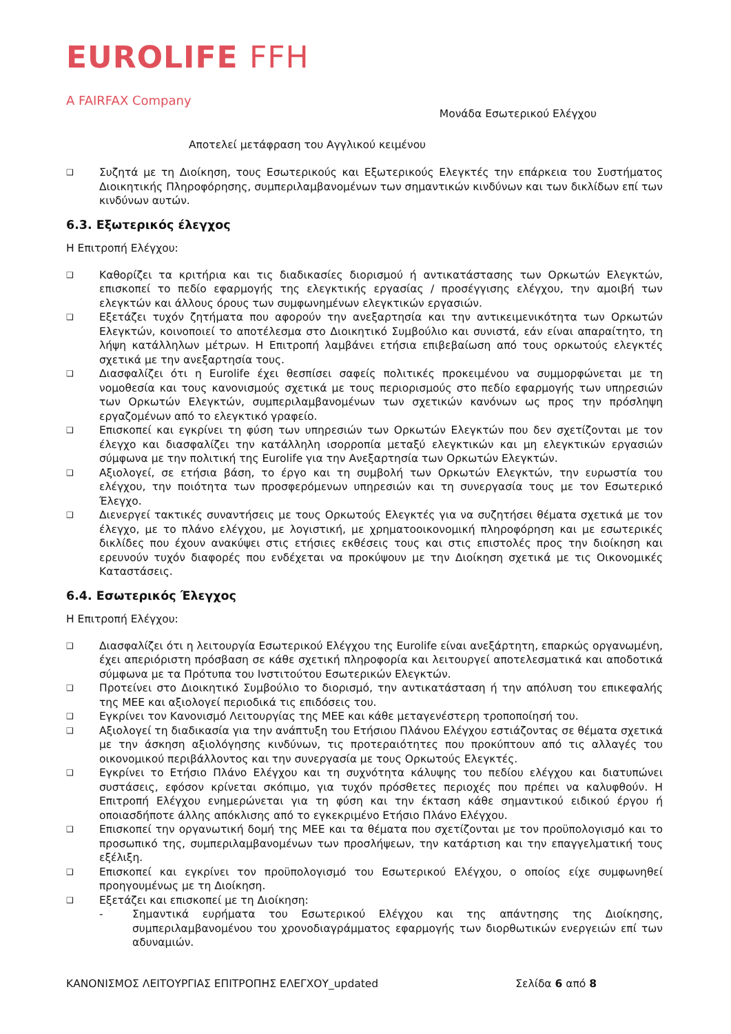EUROLIFE FFH
A FAIRFAX Company
Μονάδα Εσωτερικού Ελέγχου
Αποτελεί μετάφραση του Αγγλικού κειμένου
❑ Συζητά με τη Διοίκηση, τους Εσωτερικούς και Εξωτερικούς Ελεγκτές την επάρκεια του Συστήματος Διοικητικής Πληροφόρησης, συμπεριλαμβανομένων των σημαντικών κινδύνων και των δικλίδων επί των κινδύνων αυτών.
6.3. Εξωτερικός έλεγχος
Η Επιτροπή Ελέγχου:
❑ Καθορίζει τα κριτήρια και τις διαδικασίες διορισμού ή αντικατάστασης των Ορκωτών Ελεγκτών, επισκοπεί το πεδίο εφαρμογής της ελεγκτικής εργασίας / προσέγγισης ελέγχου, την αμοιβή των ελεγκτών και άλλους όρους των συμφωνημένων ελεγκτικών εργασιών.
❑ Εξετάζει τυχόν ζητήματα που αφορούν την ανεξαρτησία και την αντικειμενικότητα των Ορκωτών Ελεγκτών, κοινοποιεί το αποτέλεσμα στο Διοικητικό Συμβούλιο και συνιστά, εάν είναι απαραίτητο, τη λήψη κατάλληλων μέτρων. Η Επιτροπή λαμβάνει ετήσια επιβεβαίωση από τους ορκωτούς ελεγκτές σχετικά με την ανεξαρτησία τους.
❑ Διασφαλίζει ότι η Eurolife έχει θεσπίσει σαφείς πολιτικές προκειμένου να συμμορφώνεται με τη νομοθεσία και τους κανονισμούς σχετικά με τους περιορισμούς στο πεδίο εφαρμογής των υπηρεσιών των Ορκωτών Ελεγκτών, συμπεριλαμβανομένων των σχετικών κανόνων ως προς την πρόσληψη εργαζομένων από το ελεγκτικό γραφείο.
❑ Επισκοπεί και εγκρίνει τη φύση των υπηρεσιών των Ορκωτών Ελεγκτών που δεν σχετίζονται με τον έλεγχο και διασφαλίζει την κατάλληλη ισορροπία μεταξύ ελεγκτικών και μη ελεγκτικών εργασιών σύμφωνα με την πολιτική της Eurolife για την Ανεξαρτησία των Ορκωτών Ελεγκτών.
❑ Αξιολογεί, σε ετήσια βάση, το έργο και τη συμβολή των Ορκωτών Ελεγκτών, την ευρωστία του ελέγχου, την ποιότητα των προσφερόμενων υπηρεσιών και τη συνεργασία τους με τον Εσωτερικό Έλεγχο.
❑ Διενεργεί τακτικές συναντήσεις με τους Ορκωτούς Ελεγκτές για να συζητήσει θέματα σχετικά με τον έλεγχο, με το πλάνο ελέγχου, με λογιστική, με χρηματοοικονομική πληροφόρηση και με εσωτερικές δικλίδες που έχουν ανακύψει στις ετήσιες εκθέσεις τους και στις επιστολές προς την διοίκηση και ερευνούν τυχόν διαφορές που ενδέχεται να προκύψουν με την Διοίκηση σχετικά με τις Οικονομικές Καταστάσεις.
6.4. Εσωτερικός Έλεγχος
Η Επιτροπή Ελέγχου:
❑ Διασφαλίζει ότι η λειτουργία Εσωτερικού Ελέγχου της Eurolife είναι ανεξάρτητη, επαρκώς οργανωμένη, έχει απεριόριστη πρόσβαση σε κάθε σχετική πληροφορία και λειτουργεί αποτελεσματικά και αποδοτικά σύμφωνα με τα Πρότυπα του Ινστιτούτου Εσωτερικών Ελεγκτών.
❑ Προτείνει στο Διοικητικό Συμβούλιο το διορισμό, την αντικατάσταση ή την απόλυση του επικεφαλής της ΜΕΕ και αξιολογεί περιοδικά τις επιδόσεις του.
❑ Εγκρίνει τον Κανονισμό Λειτουργίας της ΜΕΕ και κάθε μεταγενέστερη τροποποίησή του.
❑ Αξιολογεί τη διαδικασία για την ανάπτυξη του Ετήσιου Πλάνου Ελέγχου εστιάζοντας σε θέματα σχετικά με την άσκηση αξιολόγησης κινδύνων, τις προτεραιότητες που προκύπτουν από τις αλλαγές του οικονομικού περιβάλλοντος και την συνεργασία με τους Ορκωτούς Ελεγκτές.
❑ Εγκρίνει το Ετήσιο Πλάνο Ελέγχου και τη συχνότητα κάλυψης του πεδίου ελέγχου και διατυπώνει συστάσεις, εφόσον κρίνεται σκόπιμο, για τυχόν πρόσθετες περιοχές που πρέπει να καλυφθούν. Η Επιτροπή Ελέγχου ενημερώνεται για τη φύση και την έκταση κάθε σημαντικού ειδικού έργου ή οποιασδήποτε άλλης απόκλισης από το εγκεκριμένο Ετήσιο Πλάνο Ελέγχου.
❑ Επισκοπεί την οργανωτική δομή της ΜΕΕ και τα θέματα που σχετίζονται με τον προϋπολογισμό και το προσωπικό της, συμπεριλαμβανομένων των προσλήψεων, την κατάρτιση και την επαγγελματική τους εξέλιξη.
❑ Επισκοπεί και εγκρίνει τον προϋπολογισμό του Εσωτερικού Ελέγχου, ο οποίος είχε συμφωνηθεί προηγουμένως με τη Διοίκηση.
❑ Εξετάζει και επισκοπεί με τη Διοίκηση:
- Σημαντικά ευρήματα του Εσωτερικού Ελέγχου και της απάντησης της Διοίκησης, συμπεριλαμβανομένου του χρονοδιαγράμματος εφαρμογής των διορθωτικών ενεργειών επί των αδυναμιών.
ΚΑΝΟΝΙΣΜΟΣ ΛΕΙΤΟΥΡΓΙΑΣ ΕΠΙΤΡΟΠΗΣ ΕΛΕΓΧΟΥ_updated Σελίδα 6 από 8